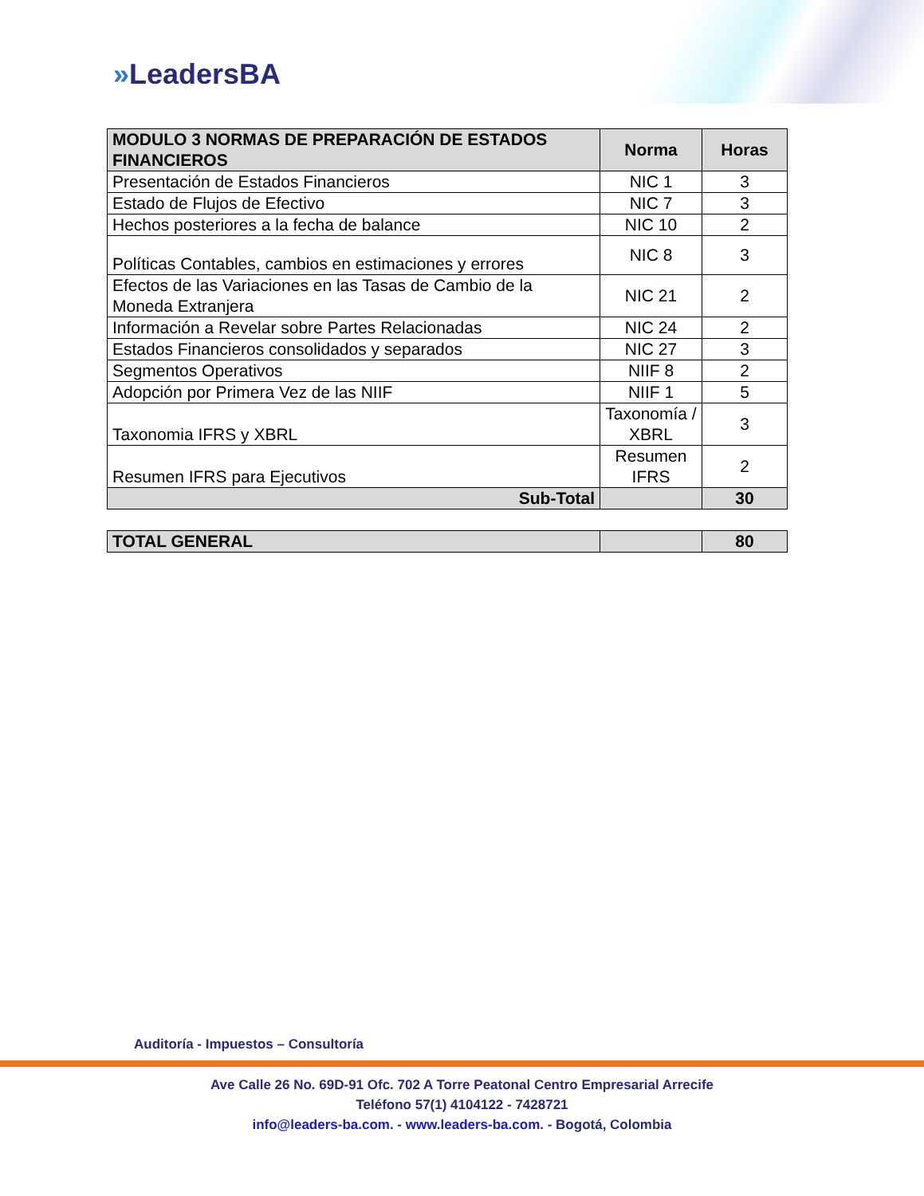»LeadersBA
| MODULO 3 NORMAS DE PREPARACIÓN DE ESTADOS FINANCIEROS | Norma | Horas |
| --- | --- | --- |
| Presentación de Estados Financieros | NIC 1 | 3 |
| Estado de Flujos de Efectivo | NIC 7 | 3 |
| Hechos posteriores a la fecha de balance | NIC 10 | 2 |
| Políticas Contables, cambios en estimaciones y errores | NIC 8 | 3 |
| Efectos de las Variaciones en las Tasas de Cambio de la Moneda Extranjera | NIC 21 | 2 |
| Información a Revelar sobre Partes Relacionadas | NIC 24 | 2 |
| Estados Financieros consolidados y separados | NIC 27 | 3 |
| Segmentos Operativos | NIIF 8 | 2 |
| Adopción por Primera Vez de las NIIF | NIIF 1 | 5 |
| Taxonomia IFRS y XBRL | Taxonomía / XBRL | 3 |
| Resumen IFRS para Ejecutivos | Resumen IFRS | 2 |
| Sub-Total | | 30 |
| TOTAL GENERAL | | 80 |
Auditoría - Impuestos – Consultoría
Ave Calle 26 No. 69D-91 Ofc. 702 A Torre Peatonal Centro Empresarial Arrecife
Teléfono 57(1) 4104122 - 7428721
info@leaders-ba.com. - www.leaders-ba.com. - Bogotá, Colombia